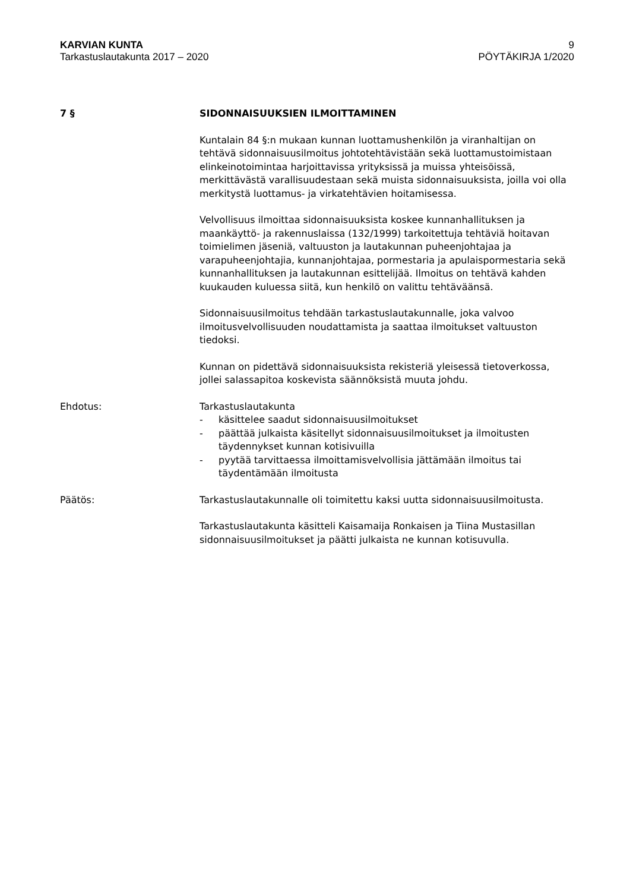KARVIAN KUNTA 9
Tarkastuslautakunta 2017 – 2020 PÖYTÄKIRJA 1/2020
7 § SIDONNAISUUKSIEN ILMOITTAMINEN
Kuntalain 84 §:n mukaan kunnan luottamushenkilön ja viranhaltijan on tehtävä sidonnaisuusilmoitus johtotehtävistään sekä luottamustoimistaan elinkeinotoimintaa harjoittavissa yrityksissä ja muissa yhteisöissä, merkittävästä varallisuudestaan sekä muista sidonnaisuuksista, joilla voi olla merkitystä luottamus- ja virkatehtävien hoitamisessa.
Velvollisuus ilmoittaa sidonnaisuuksista koskee kunnanhallituksen ja maankäyttö- ja rakennuslaissa (132/1999) tarkoitettuja tehtäviä hoitavan toimielimen jäseniä, valtuuston ja lautakunnan puheenjohtajaa ja varapuheenjohtajia, kunnanjohtajaa, pormestaria ja apulaispormestaria sekä kunnanhallituksen ja lautakunnan esittelijää. Ilmoitus on tehtävä kahden kuukauden kuluessa siitä, kun henkilö on valittu tehtäväänsä.
Sidonnaisuusilmoitus tehdään tarkastuslautakunnalle, joka valvoo ilmoitusvelvollisuuden noudattamista ja saattaa ilmoitukset valtuuston tiedoksi.
Kunnan on pidettävä sidonnaisuuksista rekisteriä yleisessä tietoverkossa, jollei salassapitoa koskevista säännöksistä muuta johdu.
Ehdotus: Tarkastuslautakunta
- käsittelee saadut sidonnaisuusilmoitukset
- päättää julkaista käsitellyt sidonnaisuusilmoitukset ja ilmoitusten täydennykset kunnan kotisivuilla
- pyytää tarvittaessa ilmoittamisvelvollisia jättämään ilmoitus tai täydentämään ilmoitusta
Päätös: Tarkastuslautakunnalle oli toimitettu kaksi uutta sidonnaisuusilmoitusta.
Tarkastuslautakunta käsitteli Kaisamaija Ronkaisen ja Tiina Mustasillan sidonnaisuusilmoitukset ja päätti julkaista ne kunnan kotisuvulla.